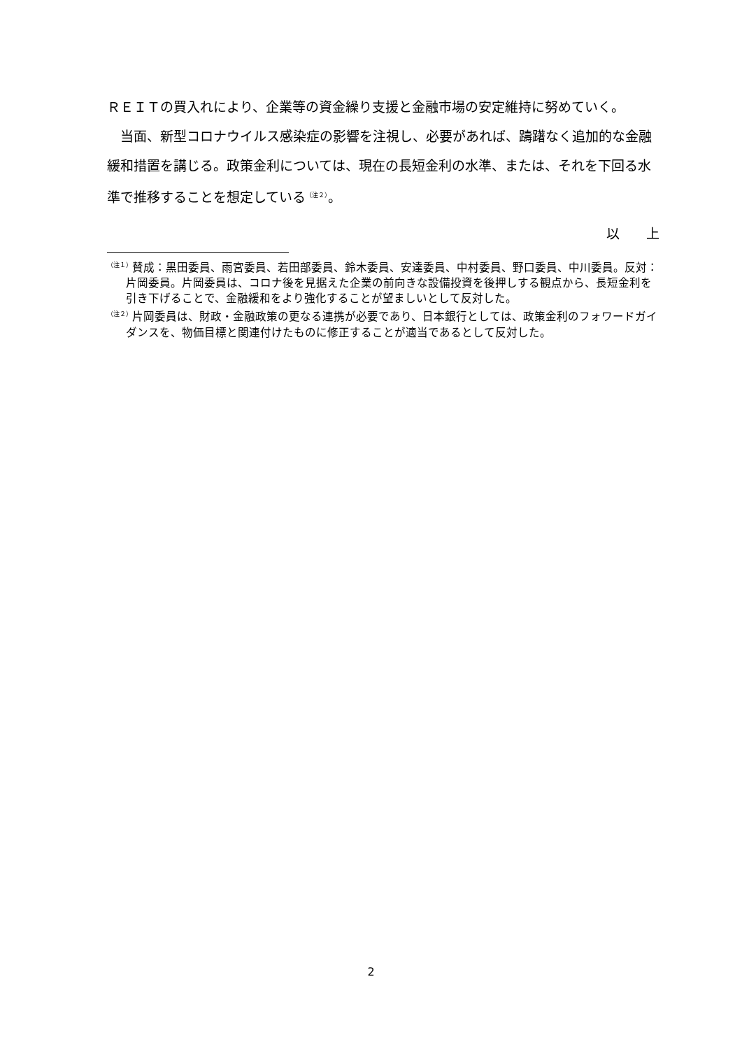ＲＥＩＴの買入れにより、企業等の資金繰り支援と金融市場の安定維持に努めていく。
当面、新型コロナウイルス感染症の影響を注視し、必要があれば、躊躇なく追加的な金融緩和措置を講じる。政策金利については、現在の長短金利の水準、または、それを下回る水準で推移することを想定している<sup>（注２）</sup>。
以　　上
<sup>（注１）</sup>賛成：黒田委員、雨宮委員、若田部委員、鈴木委員、安達委員、中村委員、野口委員、中川委員。反対：片岡委員。片岡委員は、コロナ後を見据えた企業の前向きな設備投資を後押しする観点から、長短金利を引き下げることで、金融緩和をより強化することが望ましいとして反対した。
<sup>（注２）</sup>片岡委員は、財政・金融政策の更なる連携が必要であり、日本銀行としては、政策金利のフォワードガイダンスを、物価目標と関連付けたものに修正することが適当であるとして反対した。
2